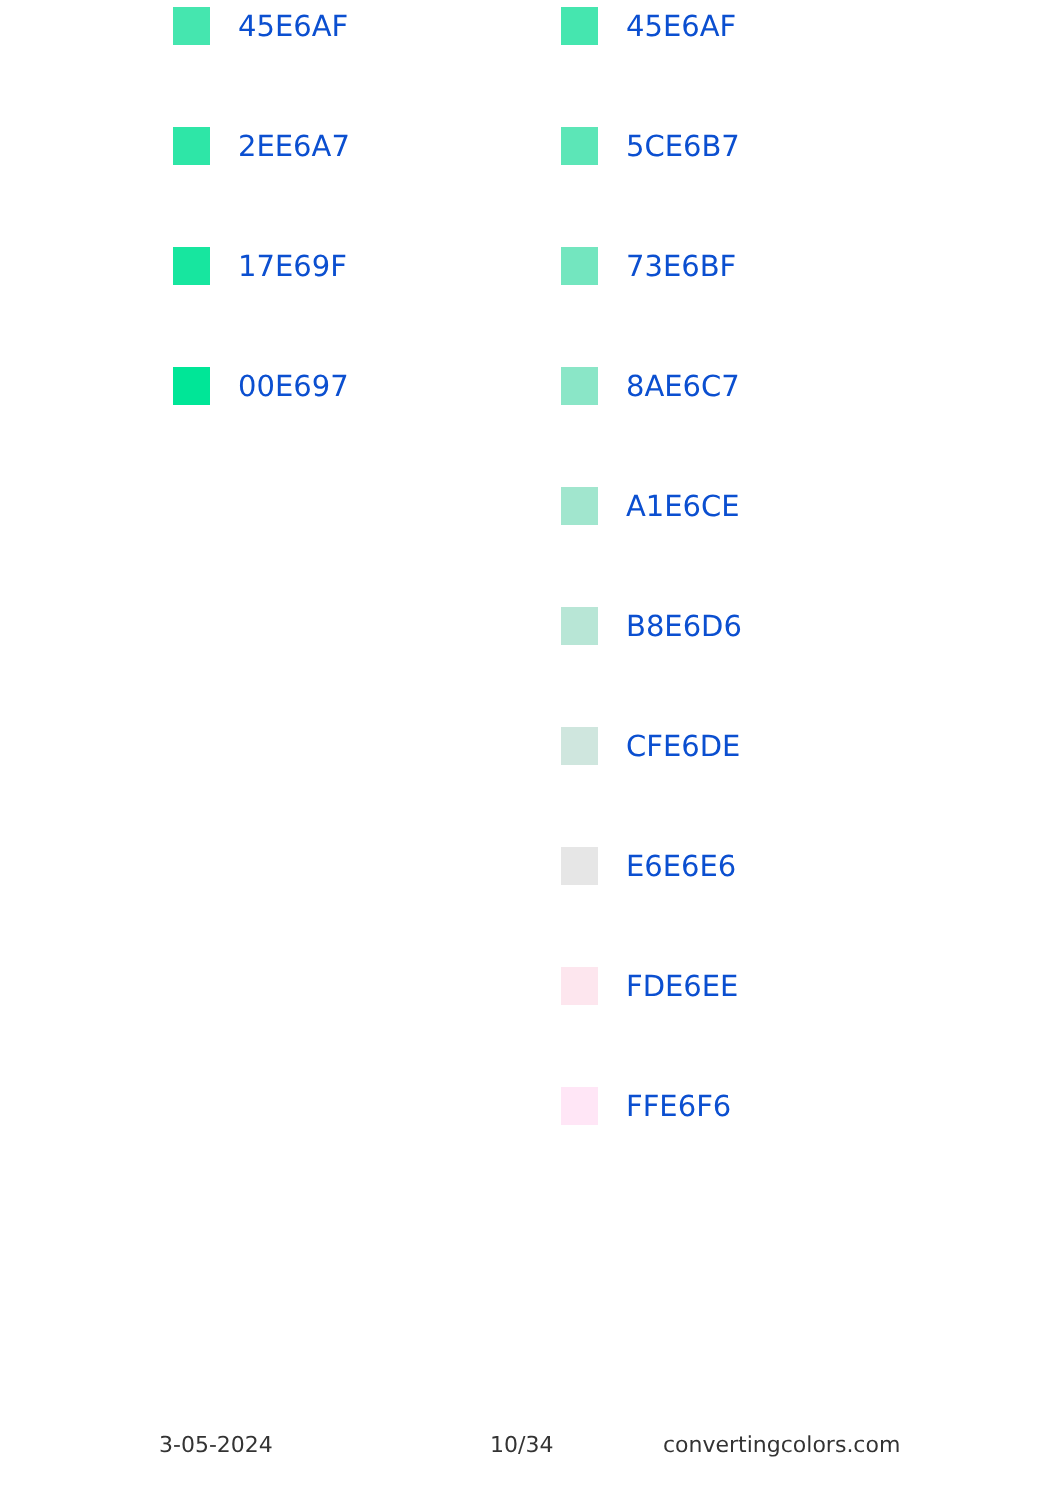45E6AF
2EE6A7
17E69F
00E697
45E6AF
5CE6B7
73E6BF
8AE6C7
A1E6CE
B8E6D6
CFE6DE
E6E6E6
FDE6EE
FFE6F6
3-05-2024 10/34 convertingcolors.com